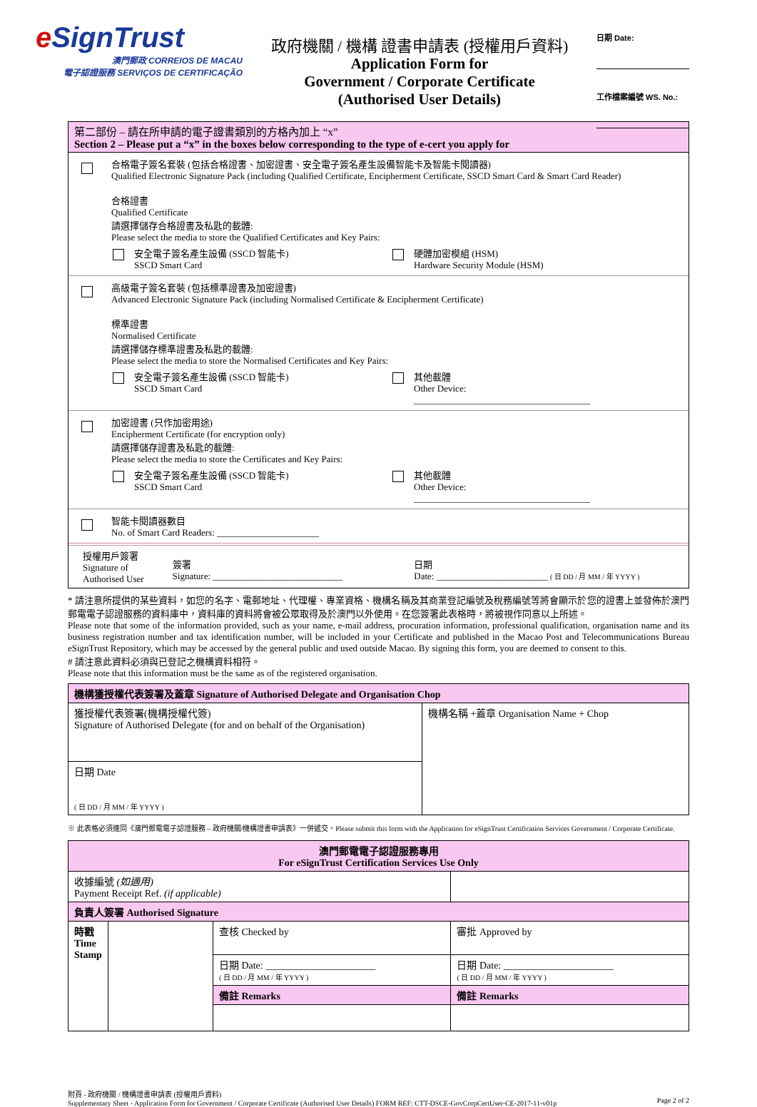e SignTrust
澳門郵政 CORREIOS DE MACAU
電子認證服務 SERVIÇOS DE CERTIFICAÇÃO
政府機關 / 機構 證書申請表 (授權用戶資料)
Application Form for
Government / Corporate Certificate
(Authorised User Details)
日期 Date:
工作檔案編號 WS. No.:
第二部份 – 請在所申請的電子證書類別的方格內加上 “x”
Section 2 – Please put a “x” in the boxes below corresponding to the type of e-cert you apply for
合格電子簽名套裝 (包括合格證書、加密證書、安全電子簽名產生設備智能卡及智能卡閱讀器)
Qualified Electronic Signature Pack (including Qualified Certificate, Encipherment Certificate, SSCD Smart Card & Smart Card Reader)
合格證書
Qualified Certificate
請選擇儲存合格證書及私匙的載體:
Please select the media to store the Qualified Certificates and Key Pairs:
安全電子簽名產生設備 (SSCD 智能卡)
SSCD Smart Card
硬體加密模組 (HSM)
Hardware Security Module (HSM)
高級電子簽名套裝 (包括標準證書及加密證書)
Advanced Electronic Signature Pack (including Normalised Certificate & Encipherment Certificate)
標準證書
Normalised Certificate
請選擇儲存標準證書及私匙的載體:
Please select the media to store the Normalised Certificates and Key Pairs:
安全電子簽名產生設備 (SSCD 智能卡)
SSCD Smart Card
其他載體
Other Device: ______________________________________
加密證書 (只作加密用途)
Encipherment Certificate (for encryption only)
請選擇儲存證書及私匙的載體:
Please select the media to store the Certificates and Key Pairs:
安全電子簽名產生設備 (SSCD 智能卡)
SSCD Smart Card
其他載體
Other Device: ______________________________________
智能卡閱讀器數目
No. of Smart Card Readers: ______________________
授權用戶簽署
Signature of
Authorised User
簽署
Signature: ____________________________
日期
Date: ________________________ ( 日 DD / 月 MM / 年 YYYY )
* 請注意所提供的某些資料，如您的名字、電郵地址、代理權、專業資格、機構名稱及其商業登記編號及稅務編號等將會顯示於您的證書上並發佈於澳門郵電電子認證服務的資料庫中，資料庫的資料將會被公眾取得及於澳門以外使用。在您簽署此表格時，將被視作同意以上所述。
Please note that some of the information provided, such as your name, e-mail address, procuration information, professional qualification, organisation name and its business registration number and tax identification number, will be included in your Certificate and published in the Macao Post and Telecommunications Bureau eSignTrust Repository, which may be accessed by the general public and used outside Macao. By signing this form, you are deemed to consent to this.
# 請注意此資料必須與已登記之機構資料相符。
Please note that this information must be the same as of the registered organisation.
| 機構獲授權代表簽署及蓋章 Signature of Authorised Delegate and Organisation Chop | |
| --- | --- |
| 獲授權代表簽署(機構授權代簽) Signature of Authorised Delegate (for and on behalf of the Organisation) | 機構名稱 +蓋章 Organisation Name + Chop |
| 日期 Date ( 日 DD / 月 MM / 年 YYYY ) | |
※ 此表格必須連同《澳門郵電電子認證服務 – 政府機關/機構證書申請表》一併遞交。Please submit this form with the Application for eSignTrust Certification Services Government / Corporate Certificate.
| 澳門郵電電子認證服務專用 For eSignTrust Certification Services Use Only | | | |
| --- | --- | --- | --- |
| 收據編號 (如適用) Payment Receipt Ref. (if applicable) | | | |
| 負責人簽署 Authorised Signature | | | |
| 時戳 Time Stamp | | 查核 Checked by | 審批 Approved by |
| | | 日期 Date: ______________________ ( 日 DD / 月 MM / 年 YYYY ) | 日期 Date: ______________________ ( 日 DD / 月 MM / 年 YYYY ) |
| | | 備註 Remarks | 備註 Remarks |
附頁 - 政府機關 / 機構證書申請表 (授權用戶資料)
Supplementary Sheet - Application Form for Government / Corporate Certificate (Authorised User Details) FORM REF: CTT-DSCE-GovCorpCertUser-CE-2017-11-v01p
Page 2 of 2